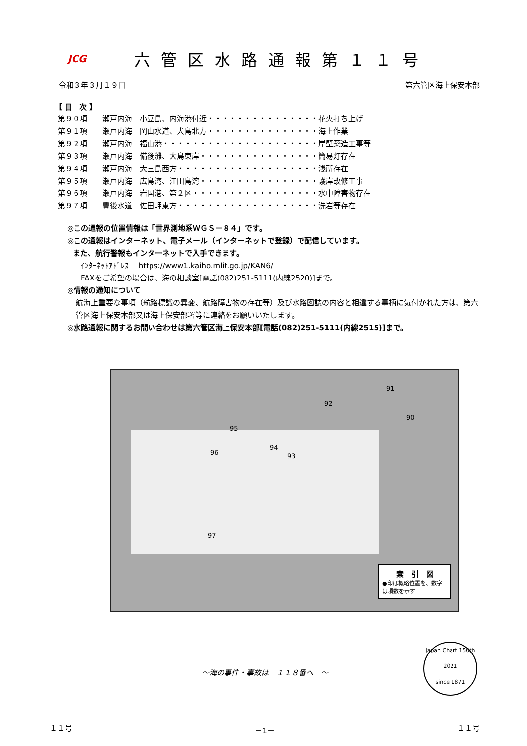JCG
六管区水路通報第１１号
令和３年３月１９日 第六管区海上保安本部
＝＝＝＝＝＝＝＝＝＝＝＝＝＝＝＝＝＝＝＝＝＝＝＝＝＝＝＝＝＝＝＝＝＝＝＝＝＝＝＝＝＝＝＝＝＝＝＝＝
【 目　次 】
| 第９０項 | 瀬戸内海 | 小豆島、内海港付近・・・・・・・・・・・・・・・ | 花火打ち上げ |
| 第９１項 | 瀬戸内海 | 岡山水道、犬島北方・・・・・・・・・・・・・・・ | 海上作業 |
| 第９２項 | 瀬戸内海 | 福山港・・・・・・・・・・・・・・・・・・・・・ | 岸壁築造工事等 |
| 第９３項 | 瀬戸内海 | 備後灘、大島東岸・・・・・・・・・・・・・・・・ | 簡易灯存在 |
| 第９４項 | 瀬戸内海 | 大三島西方・・・・・・・・・・・・・・・・・・・ | 浅所存在 |
| 第９５項 | 瀬戸内海 | 広島湾、江田島湾・・・・・・・・・・・・・・・・ | 護岸改修工事 |
| 第９６項 | 瀬戸内海 | 岩国港、第２区・・・・・・・・・・・・・・・・・ | 水中障害物存在 |
| 第９７項 | 豊後水道 | 佐田岬東方・・・・・・・・・・・・・・・・・・・ | 洗岩等存在 |
＝＝＝＝＝＝＝＝＝＝＝＝＝＝＝＝＝＝＝＝＝＝＝＝＝＝＝＝＝＝＝＝＝＝＝＝＝＝＝＝＝＝＝＝＝＝＝＝＝
◎この通報の位置情報は「世界測地系ＷＧＳ－８４」です。
◎この通報はインターネット、電子メール（インターネットで登録）で配信しています。
また、航行警報もインターネットで入手できます。
ｲﾝﾀｰﾈｯﾄｱﾄﾞﾚｽ　 https://www1.kaiho.mlit.go.jp/KAN6/
FAXをご希望の場合は、海の相談室[電話(082)251-5111(内線2520)]まで。
◎情報の通知について
航海上重要な事項（航路標識の異変、航路障害物の存在等）及び水路図誌の内容と相違する事柄に気付かれた方は、第六管区海上保安本部又は海上保安部署等に連絡をお願いいたします。
◎水路通報に関するお問い合わせは第六管区海上保安本部[電話(082)251-5111(内線2515)]まで。
＝＝＝＝＝＝＝＝＝＝＝＝＝＝＝＝＝＝＝＝＝＝＝＝＝＝＝＝＝＝＝＝＝＝＝＝＝＝＝＝＝＝＝＝＝＝＝＝
91
92
90
95
96
94
93
97
索　引　図
●印は概略位置を、数字は項数を示す
～海の事件・事故は　１１８番へ　～
Japan Chart 150th
2021
since 1871
１１号 －1－ １１号